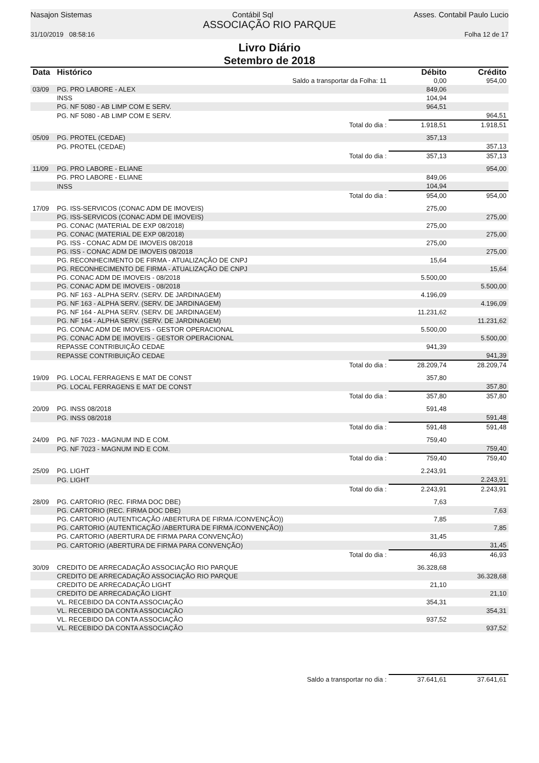Nasajon Sistemas Contábil Sql Asses. Contabil Paulo Lucio
ASSOCIAÇÃO RIO PARQUE
31/10/2019 08:58:16 Folha 12 de 17
Livro Diário
Setembro de 2018
| Data | Histórico | Débito | Crédito |
| --- | --- | --- | --- |
| | Saldo a transportar da Folha: 11 | 0,00 | 954,00 |
| 03/09 | PG. PRO LABORE - ALEX | 849,06 | |
| | INSS | 104,94 | |
| | PG. NF 5080 - AB LIMP COM E SERV. | 964,51 | |
| | PG. NF 5080 - AB LIMP COM E SERV. | | 964,51 |
| | Total do dia : | 1.918,51 | 1.918,51 |
| 05/09 | PG. PROTEL (CEDAE) | 357,13 | |
| | PG. PROTEL (CEDAE) | | 357,13 |
| | Total do dia : | 357,13 | 357,13 |
| 11/09 | PG. PRO LABORE - ELIANE | | 954,00 |
| | PG. PRO LABORE - ELIANE | 849,06 | |
| | INSS | 104,94 | |
| | Total do dia : | 954,00 | 954,00 |
| 17/09 | PG. ISS-SERVICOS (CONAC ADM DE IMOVEIS) | 275,00 | |
| | PG. ISS-SERVICOS (CONAC ADM DE IMOVEIS) | | 275,00 |
| | PG. CONAC (MATERIAL DE EXP 08/2018) | 275,00 | |
| | PG. CONAC (MATERIAL DE EXP 08/2018) | | 275,00 |
| | PG. ISS - CONAC ADM DE IMOVEIS 08/2018 | 275,00 | |
| | PG. ISS - CONAC ADM DE IMOVEIS 08/2018 | | 275,00 |
| | PG. RECONHECIMENTO DE FIRMA - ATUALIZAÇÃO DE CNPJ | 15,64 | |
| | PG. RECONHECIMENTO DE FIRMA - ATUALIZAÇÃO DE CNPJ | | 15,64 |
| | PG. CONAC ADM DE IMOVEIS - 08/2018 | 5.500,00 | |
| | PG. CONAC ADM DE IMOVEIS - 08/2018 | | 5.500,00 |
| | PG. NF 163 - ALPHA SERV. (SERV. DE JARDINAGEM) | 4.196,09 | |
| | PG. NF 163 - ALPHA SERV. (SERV. DE JARDINAGEM) | | 4.196,09 |
| | PG. NF 164 - ALPHA SERV. (SERV. DE JARDINAGEM) | 11.231,62 | |
| | PG. NF 164 - ALPHA SERV. (SERV. DE JARDINAGEM) | | 11.231,62 |
| | PG. CONAC ADM DE IMOVEIS - GESTOR OPERACIONAL | 5.500,00 | |
| | PG. CONAC ADM DE IMOVEIS - GESTOR OPERACIONAL | | 5.500,00 |
| | REPASSE CONTRIBUIÇÃO CEDAE | 941,39 | |
| | REPASSE CONTRIBUIÇÃO CEDAE | | 941,39 |
| | Total do dia : | 28.209,74 | 28.209,74 |
| 19/09 | PG. LOCAL FERRAGENS E MAT DE CONST | 357,80 | |
| | PG. LOCAL FERRAGENS E MAT DE CONST | | 357,80 |
| | Total do dia : | 357,80 | 357,80 |
| 20/09 | PG. INSS 08/2018 | 591,48 | |
| | PG. INSS 08/2018 | | 591,48 |
| | Total do dia : | 591,48 | 591,48 |
| 24/09 | PG. NF 7023 - MAGNUM IND E COM. | 759,40 | |
| | PG. NF 7023 - MAGNUM IND E COM. | | 759,40 |
| | Total do dia : | 759,40 | 759,40 |
| 25/09 | PG. LIGHT | 2.243,91 | |
| | PG. LIGHT | | 2.243,91 |
| | Total do dia : | 2.243,91 | 2.243,91 |
| 28/09 | PG. CARTORIO (REC. FIRMA DOC DBE) | 7,63 | |
| | PG. CARTORIO (REC. FIRMA DOC DBE) | | 7,63 |
| | PG. CARTORIO (AUTENTICAÇÃO /ABERTURA DE FIRMA /CONVENÇÃO)) | 7,85 | |
| | PG. CARTORIO (AUTENTICAÇÃO /ABERTURA DE FIRMA /CONVENÇÃO)) | | 7,85 |
| | PG. CARTORIO (ABERTURA DE FIRMA PARA CONVENÇÃO) | 31,45 | |
| | PG. CARTORIO (ABERTURA DE FIRMA PARA CONVENÇÃO) | | 31,45 |
| | Total do dia : | 46,93 | 46,93 |
| 30/09 | CREDITO DE ARRECADAÇÃO ASSOCIAÇÃO RIO PARQUE | 36.328,68 | |
| | CREDITO DE ARRECADAÇÃO ASSOCIAÇÃO RIO PARQUE | | 36.328,68 |
| | CREDITO DE ARRECADAÇÃO LIGHT | 21,10 | |
| | CREDITO DE ARRECADAÇÃO LIGHT | | 21,10 |
| | VL. RECEBIDO DA CONTA ASSOCIAÇÃO | 354,31 | |
| | VL. RECEBIDO DA CONTA ASSOCIAÇÃO | | 354,31 |
| | VL. RECEBIDO DA CONTA ASSOCIAÇÃO | 937,52 | |
| | VL. RECEBIDO DA CONTA ASSOCIAÇÃO | | 937,52 |
| | Saldo a transportar no dia : | 37.641,61 | 37.641,61 |